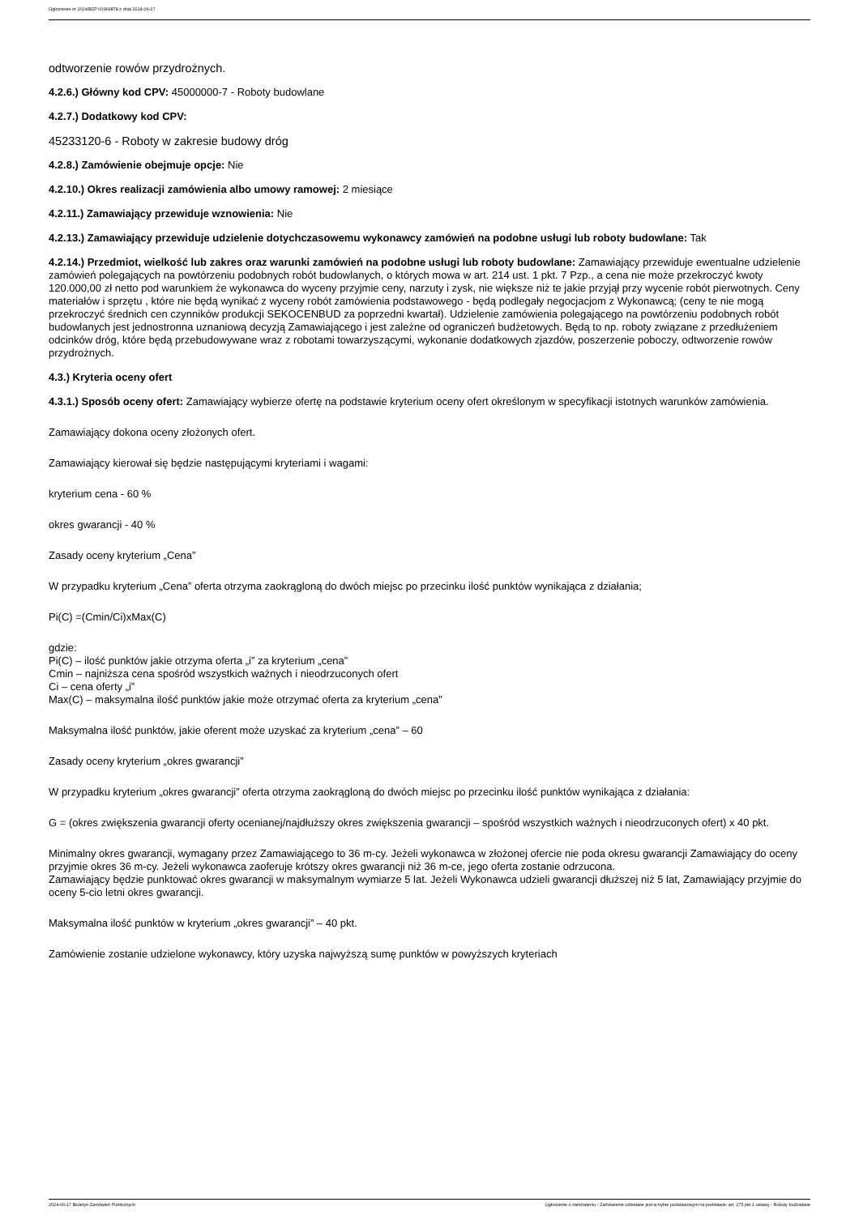Ogłoszenie nr 2024/BZP 00369878 z dnia 2024-06-17
odtworzenie rowów przydrożnych.
4.2.6.) Główny kod CPV: 45000000-7 - Roboty budowlane
4.2.7.) Dodatkowy kod CPV:
45233120-6 - Roboty w zakresie budowy dróg
4.2.8.) Zamówienie obejmuje opcje: Nie
4.2.10.) Okres realizacji zamówienia albo umowy ramowej: 2 miesiące
4.2.11.) Zamawiający przewiduje wznowienia: Nie
4.2.13.) Zamawiający przewiduje udzielenie dotychczasowemu wykonawcy zamówień na podobne usługi lub roboty budowlane: Tak
4.2.14.) Przedmiot, wielkość lub zakres oraz warunki zamówień na podobne usługi lub roboty budowlane: Zamawiający przewiduje ewentualne udzielenie zamówień polegających na powtórzeniu podobnych robót budowlanych, o których mowa w art. 214 ust. 1 pkt. 7 Pzp., a cena nie może przekroczyć kwoty 120.000,00 zł netto pod warunkiem że wykonawca do wyceny przyjmie ceny, narzuty i zysk, nie większe niż te jakie przyjął przy wycenie robót pierwotnych. Ceny materiałów i sprzętu , które nie będą wynikać z wyceny robót zamówienia podstawowego - będą podlegały negocjacjom z Wykonawcą; (ceny te nie mogą przekroczyć średnich cen czynników produkcji SEKOCENBUD za poprzedni kwartał). Udzielenie zamówienia polegającego na powtórzeniu podobnych robót budowlanych jest jednostronna uznaniową decyzją Zamawiającego i jest zależne od ograniczeń budżetowych. Będą to np. roboty związane z przedłużeniem odcinków dróg, które będą przebudowywane wraz z robotami towarzyszącymi, wykonanie dodatkowych zjazdów, poszerzenie poboczy, odtworzenie rowów przydrożnych.
4.3.) Kryteria oceny ofert
4.3.1.) Sposób oceny ofert: Zamawiający wybierze ofertę na podstawie kryterium oceny ofert określonym w specyfikacji istotnych warunków zamówienia.
Zamawiający dokona oceny złożonych ofert.
Zamawiający kierował się będzie następującymi kryteriami i wagami:
kryterium cena - 60 %
okres gwarancji - 40 %
Zasady oceny kryterium „Cena”
W przypadku kryterium „Cena” oferta otrzyma zaokrągloną do dwóch miejsc po przecinku ilość punktów wynikająca z działania;
Pi(C) =(Cmin/Ci)xMax(C)
gdzie:
Pi(C) – ilość punktów jakie otrzyma oferta „i” za kryterium „cena”
Cmin – najniższa cena spośród wszystkich ważnych i nieodrzuconych ofert
Ci – cena oferty „i”
Max(C) – maksymalna ilość punktów jakie może otrzymać oferta za kryterium „cena”
Maksymalna ilość punktów, jakie oferent może uzyskać za kryterium „cena” – 60
Zasady oceny kryterium „okres gwarancji”
W przypadku kryterium „okres gwarancji” oferta otrzyma zaokrągloną do dwóch miejsc po przecinku ilość punktów wynikająca z działania:
G = (okres zwiększenia gwarancji oferty ocenianej/najdłuższy okres zwiększenia gwarancji – spośród wszystkich ważnych i nieodrzuconych ofert) x 40 pkt.
Minimalny okres gwarancji, wymagany przez Zamawiającego to 36 m-cy. Jeżeli wykonawca w złożonej ofercie nie poda okresu gwarancji Zamawiający do oceny przyjmie okres 36 m-cy. Jeżeli wykonawca zaoferuje krótszy okres gwarancji niż 36 m-ce, jego oferta zostanie odrzucona.
Zamawiający będzie punktować okres gwarancji w maksymalnym wymiarze 5 lat. Jeżeli Wykonawca udzieli gwarancji dłuższej niż 5 lat, Zamawiający przyjmie do oceny 5-cio letni okres gwarancji.
Maksymalna ilość punktów w kryterium „okres gwarancji” – 40 pkt.
Zamówienie zostanie udzielone wykonawcy, który uzyska najwyższą sumę punktów w powyższych kryteriach
2024-06-17 Biuletyn Zamówień Publicznych Ogłoszenie o zamówieniu - Zamówienie udzielane jest w trybie podstawowym na podstawie: art. 275 pkt 1 ustawy - Roboty budowlane